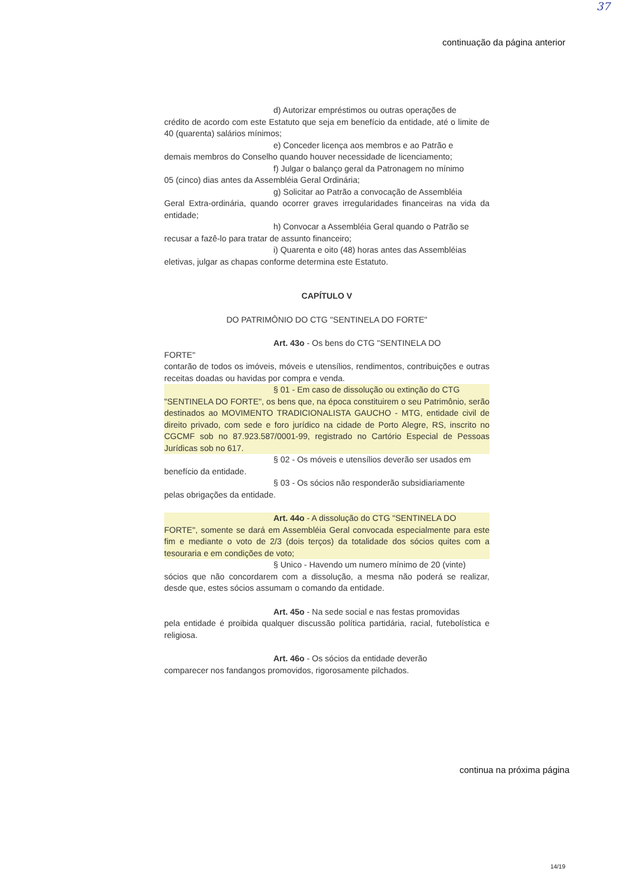37
continuação da página anterior
d) Autorizar empréstimos ou outras operações de
crédito de acordo com este Estatuto que seja em benefício da entidade, até o limite de 40 (quarenta) salários mínimos;
e) Conceder licença aos membros e ao Patrão e
demais membros do Conselho quando houver necessidade de licenciamento;
f) Julgar o balanço geral da Patronagem no mínimo
05 (cinco) dias antes da Assembléia Geral Ordinária;
g) Solicitar ao Patrão a convocação de Assembléia
Geral Extra-ordinária, quando ocorrer graves irregularidades financeiras na vida da entidade;
h) Convocar a Assembléia Geral quando o Patrão se
recusar a fazê-lo para tratar de assunto financeiro;
i) Quarenta e oito (48) horas antes das Assembléias
eletivas, julgar as chapas conforme determina este Estatuto.
CAPÍTULO V
DO PATRIMÔNIO DO CTG "SENTINELA DO FORTE"
Art. 43o - Os bens do CTG "SENTINELA DO
FORTE"
contarão de todos os imóveis, móveis e utensílios, rendimentos, contribuições e outras receitas doadas ou havidas por compra e venda.
§ 01 - Em caso de dissolução ou extinção do CTG
"SENTINELA DO FORTE", os bens que, na época constituirem o seu Patrimônio, serão destinados ao MOVIMENTO TRADICIONALISTA GAUCHO - MTG, entidade civil de direito privado, com sede e foro jurídico na cidade de Porto Alegre, RS, inscrito no CGCMF sob no 87.923.587/0001-99, registrado no Cartório Especial de Pessoas Jurídicas sob no 617.
§ 02 - Os móveis e utensílios deverão ser usados em
benefício da entidade.
§ 03 - Os sócios não responderão subsidiariamente
pelas obrigações da entidade.
Art. 44o - A dissolução do CTG "SENTINELA DO
FORTE", somente se dará em Assembléia Geral convocada especialmente para este fim e mediante o voto de 2/3 (dois terços) da totalidade dos sócios quites com a tesouraria e em condições de voto;
§ Unico - Havendo um numero mínimo de 20 (vinte)
sócios que não concordarem com a dissolução, a mesma não poderá se realizar, desde que, estes sócios assumam o comando da entidade.
Art. 45o - Na sede social e nas festas promovidas
pela entidade é proibida qualquer discussão política partidária, racial, futebolística e religiosa.
Art. 46o - Os sócios da entidade deverão
comparecer nos fandangos promovidos, rigorosamente pilchados.
continua na próxima página
14/19